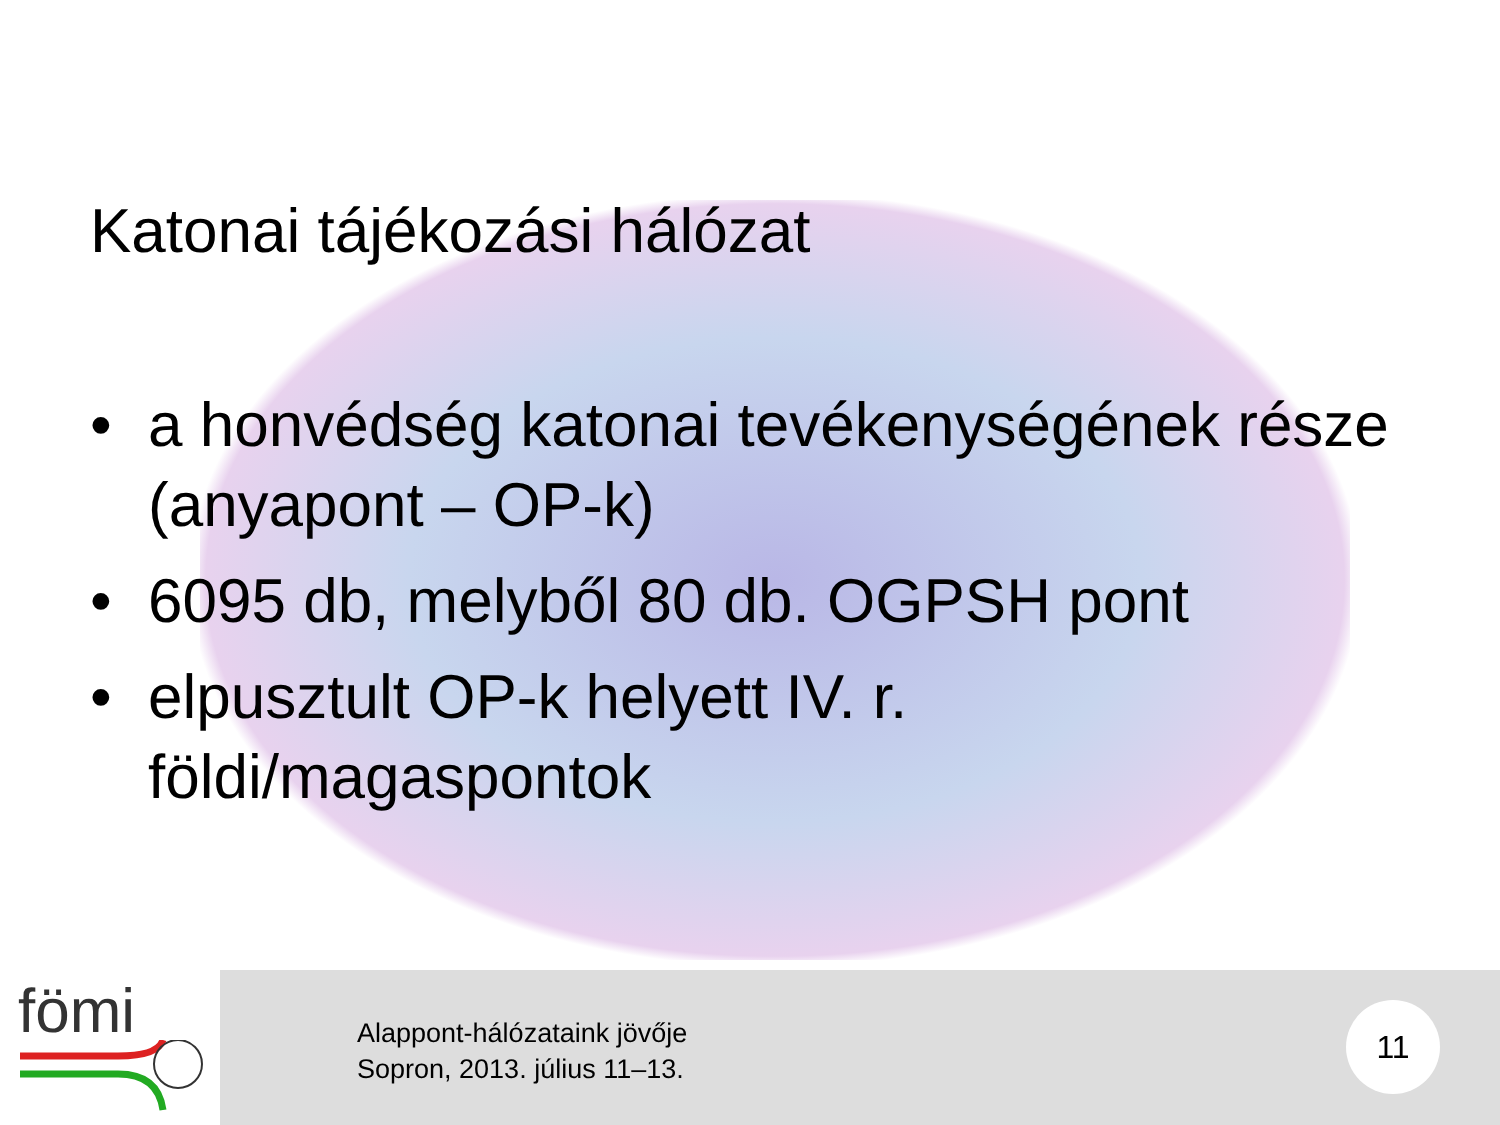Katonai tájékozási hálózat
• a honvédség katonai tevékenységének része (anyapont – OP-k)
• 6095 db, melyből 80 db. OGPSH pont
• elpusztult OP-k helyett IV. r. földi/magaspontok
fömi
Alappont-hálózataink jövője
Sopron, 2013. július 11–13.
11